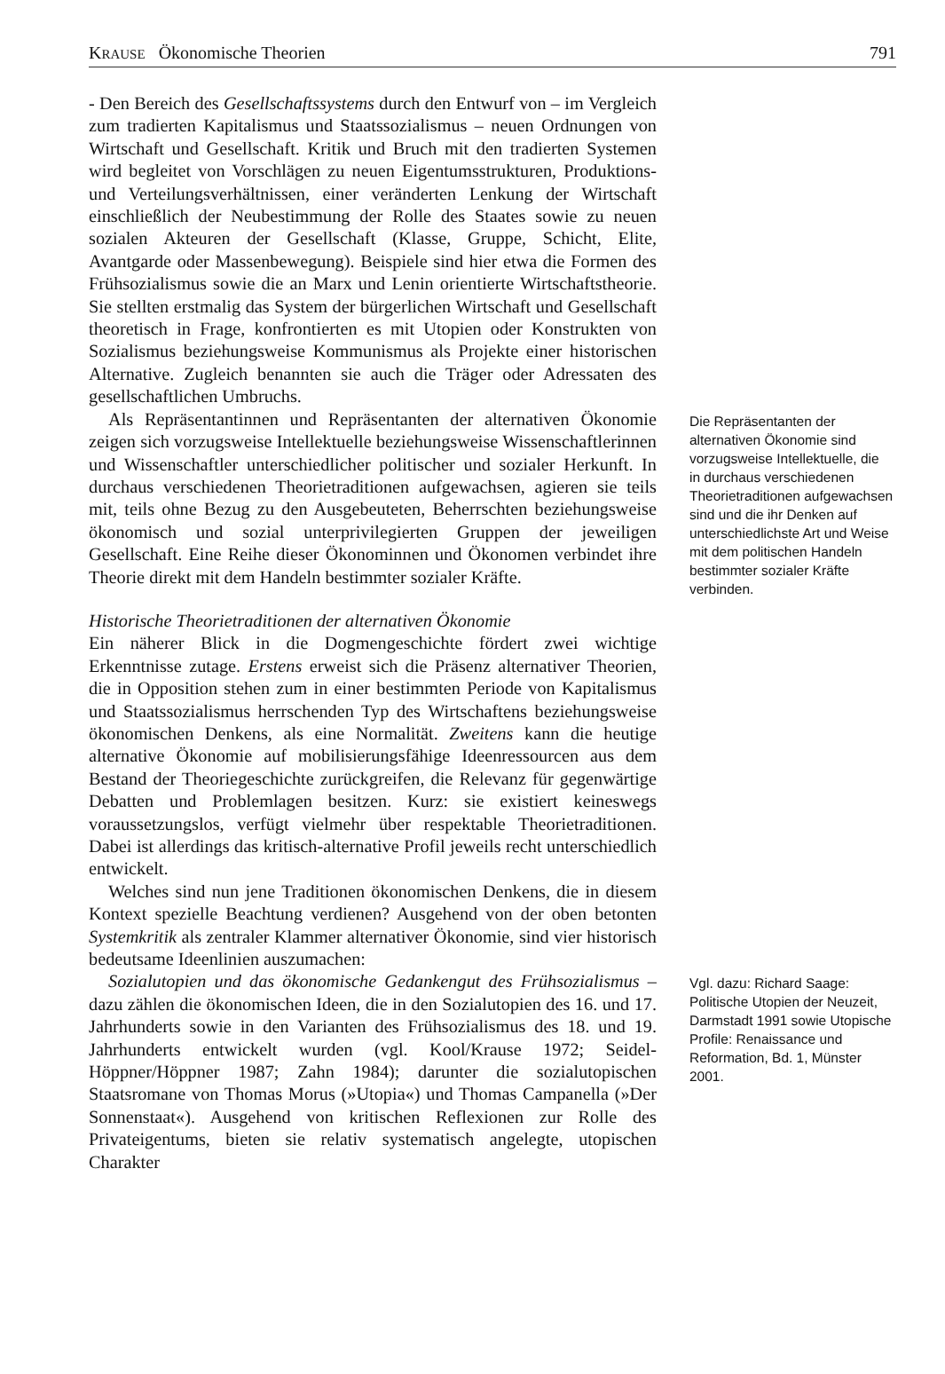KRAUSE Ökonomische Theorien 791
- Den Bereich des Gesellschaftssystems durch den Entwurf von – im Vergleich zum tradierten Kapitalismus und Staatssozialismus – neuen Ordnungen von Wirtschaft und Gesellschaft. Kritik und Bruch mit den tradierten Systemen wird begleitet von Vorschlägen zu neuen Eigentumsstrukturen, Produktions- und Verteilungsverhältnissen, einer veränderten Lenkung der Wirtschaft einschließlich der Neubestimmung der Rolle des Staates sowie zu neuen sozialen Akteuren der Gesellschaft (Klasse, Gruppe, Schicht, Elite, Avantgarde oder Massenbewegung). Beispiele sind hier etwa die Formen des Frühsozialismus sowie die an Marx und Lenin orientierte Wirtschaftstheorie. Sie stellten erstmalig das System der bürgerlichen Wirtschaft und Gesellschaft theoretisch in Frage, konfrontierten es mit Utopien oder Konstrukten von Sozialismus beziehungsweise Kommunismus als Projekte einer historischen Alternative. Zugleich benannten sie auch die Träger oder Adressaten des gesellschaftlichen Umbruchs.
Als Repräsentantinnen und Repräsentanten der alternativen Ökonomie zeigen sich vorzugsweise Intellektuelle beziehungsweise Wissenschaftlerinnen und Wissenschaftler unterschiedlicher politischer und sozialer Herkunft. In durchaus verschiedenen Theorietraditionen aufgewachsen, agieren sie teils mit, teils ohne Bezug zu den Ausgebeuteten, Beherrschten beziehungsweise ökonomisch und sozial unterprivilegierten Gruppen der jeweiligen Gesellschaft. Eine Reihe dieser Ökonominnen und Ökonomen verbindet ihre Theorie direkt mit dem Handeln bestimmter sozialer Kräfte.
Historische Theorietraditionen der alternativen Ökonomie
Ein näherer Blick in die Dogmengeschichte fördert zwei wichtige Erkenntnisse zutage. Erstens erweist sich die Präsenz alternativer Theorien, die in Opposition stehen zum in einer bestimmten Periode von Kapitalismus und Staatssozialismus herrschenden Typ des Wirtschaftens beziehungsweise ökonomischen Denkens, als eine Normalität. Zweitens kann die heutige alternative Ökonomie auf mobilisierungsfähige Ideenressourcen aus dem Bestand der Theoriegeschichte zurückgreifen, die Relevanz für gegenwärtige Debatten und Problemlagen besitzen. Kurz: sie existiert keineswegs voraussetzungslos, verfügt vielmehr über respektable Theorietraditionen. Dabei ist allerdings das kritisch-alternative Profil jeweils recht unterschiedlich entwickelt.
Welches sind nun jene Traditionen ökonomischen Denkens, die in diesem Kontext spezielle Beachtung verdienen? Ausgehend von der oben betonten Systemkritik als zentraler Klammer alternativer Ökonomie, sind vier historisch bedeutsame Ideenlinien auszumachen:
Die Repräsentanten der alternativen Ökonomie sind vorzugsweise Intellektuelle, die in durchaus verschiedenen Theorietraditionen aufgewachsen sind und die ihr Denken auf unterschiedlichste Art und Weise mit dem politischen Handeln bestimmter sozialer Kräfte verbinden.
Sozialutopien und das ökonomische Gedankengut des Frühsozialismus – dazu zählen die ökonomischen Ideen, die in den Sozialutopien des 16. und 17. Jahrhunderts sowie in den Varianten des Frühsozialismus des 18. und 19. Jahrhunderts entwickelt wurden (vgl. Kool/Krause 1972; Seidel-Höppner/Höppner 1987; Zahn 1984); darunter die sozialutopischen Staatsromane von Thomas Morus (»Utopia«) und Thomas Campanella (»Der Sonnenstaat«). Ausgehend von kritischen Reflexionen zur Rolle des Privateigentums, bieten sie relativ systematisch angelegte, utopischen Charakter
Vgl. dazu: Richard Saage: Politische Utopien der Neuzeit, Darmstadt 1991 sowie Utopische Profile: Renaissance und Reformation, Bd. 1, Münster 2001.